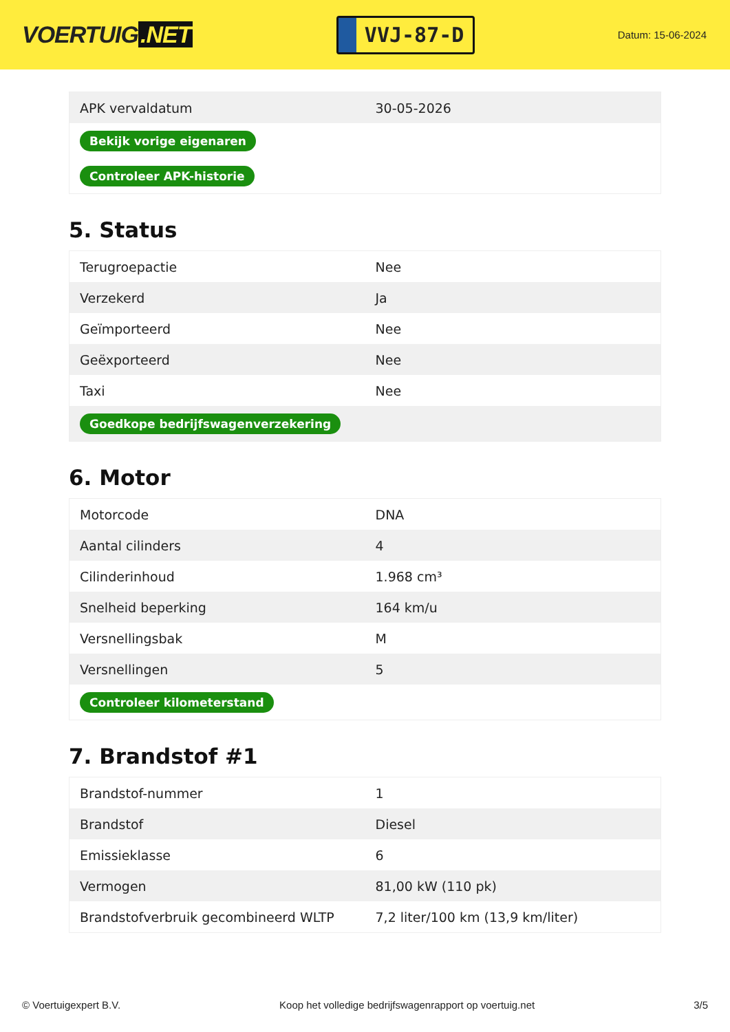VOERTUIG.NET
VVJ-87-D
Datum: 15-06-2024
| APK vervaldatum | 30-05-2026 |
| Bekijk vorige eigenaren | |
| Controleer APK-historie | |
5. Status
| Terugroepactie | Nee |
| Verzekerd | Ja |
| Geïmporteerd | Nee |
| Geëxporteerd | Nee |
| Taxi | Nee |
| Goedkope bedrijfswagenverzekering | |
6. Motor
| Motorcode | DNA |
| Aantal cilinders | 4 |
| Cilinderinhoud | 1.968 cm³ |
| Snelheid beperking | 164 km/u |
| Versnellingsbak | M |
| Versnellingen | 5 |
| Controleer kilometerstand | |
7. Brandstof #1
| Brandstof-nummer | 1 |
| Brandstof | Diesel |
| Emissieklasse | 6 |
| Vermogen | 81,00 kW (110 pk) |
| Brandstofverbruik gecombineerd WLTP | 7,2 liter/100 km (13,9 km/liter) |
© Voertuigexpert B.V. Koop het volledige bedrijfswagenrapport op voertuig.net 3/5